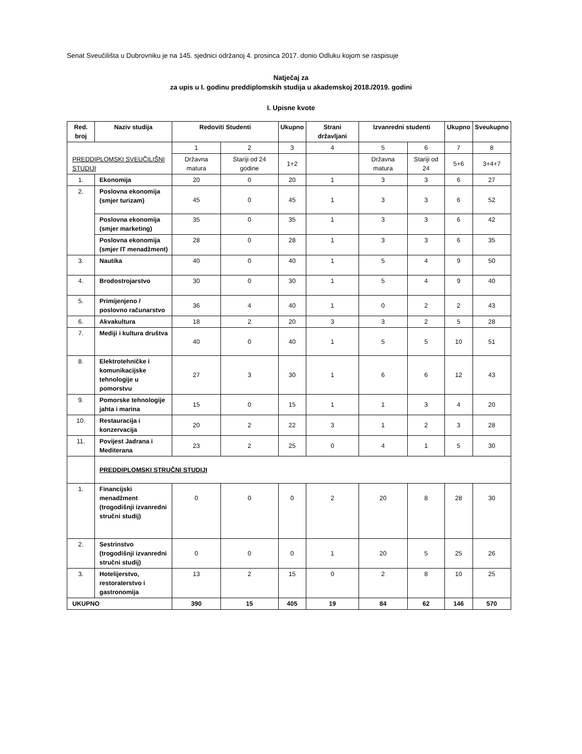Senat Sveučilišta u Dubrovniku je na 145. sjednici održanoj 4. prosinca 2017. donio Odluku kojom se raspisuje
Natječaj za
za upis u I. godinu preddiplomskih studija u akademskoj 2018./2019. godini
I. Upisne kvote
| Red. broj | Naziv studija | Redoviti Studenti | | Ukupno | Strani državljani | Izvanredni studenti | | Ukupno | Sveukupno |
| --- | --- | --- | --- | --- | --- | --- | --- | --- | --- |
| PREDDIPLOMSKI SVEUČILIŠNI STUDIJI | | 1 | 2 | 3 | 4 | 5 | 6 | 7 | 8 |
| | | Državna matura | Stariji od 24 godine | 1+2 | | Državna matura | Stariji od 24 | 5+6 | 3+4+7 |
| 1. | Ekonomija | 20 | 0 | 20 | 1 | 3 | 3 | 6 | 27 |
| 2. | Poslovna ekonomija (smjer turizam) | 45 | 0 | 45 | 1 | 3 | 3 | 6 | 52 |
| | Poslovna ekonomija (smjer marketing) | 35 | 0 | 35 | 1 | 3 | 3 | 6 | 42 |
| | Poslovna ekonomija (smjer IT menadžment) | 28 | 0 | 28 | 1 | 3 | 3 | 6 | 35 |
| 3. | Nautika | 40 | 0 | 40 | 1 | 5 | 4 | 9 | 50 |
| 4. | Brodostrojarstvo | 30 | 0 | 30 | 1 | 5 | 4 | 9 | 40 |
| 5. | Primijenjeno / poslovno računarstvo | 36 | 4 | 40 | 1 | 0 | 2 | 2 | 43 |
| 6. | Akvakultura | 18 | 2 | 20 | 3 | 3 | 2 | 5 | 28 |
| 7. | Mediji i kultura društva | 40 | 0 | 40 | 1 | 5 | 5 | 10 | 51 |
| 8. | Elektrotehničke i komunikacijske tehnologije u pomorstvu | 27 | 3 | 30 | 1 | 6 | 6 | 12 | 43 |
| 9. | Pomorske tehnologije jahta i marina | 15 | 0 | 15 | 1 | 1 | 3 | 4 | 20 |
| 10. | Restauracija i konzervacija | 20 | 2 | 22 | 3 | 1 | 2 | 3 | 28 |
| 11. | Povijest Jadrana i Mediterana | 23 | 2 | 25 | 0 | 4 | 1 | 5 | 30 |
| | PREDDIPLOMSKI STRUČNI STUDIJI | | | | | | | | |
| 1. | Financijski menadžment (trogodišnji izvanredni stručni studij) | 0 | 0 | 0 | 2 | 20 | 8 | 28 | 30 |
| 2. | Sestrinstvo (trogodišnji izvanredni stručni studij) | 0 | 0 | 0 | 1 | 20 | 5 | 25 | 26 |
| 3. | Hotelijerstvo, restoraterstvo i gastronomija | 13 | 2 | 15 | 0 | 2 | 8 | 10 | 25 |
| UKUPNO | | 390 | 15 | 405 | 19 | 84 | 62 | 146 | 570 |